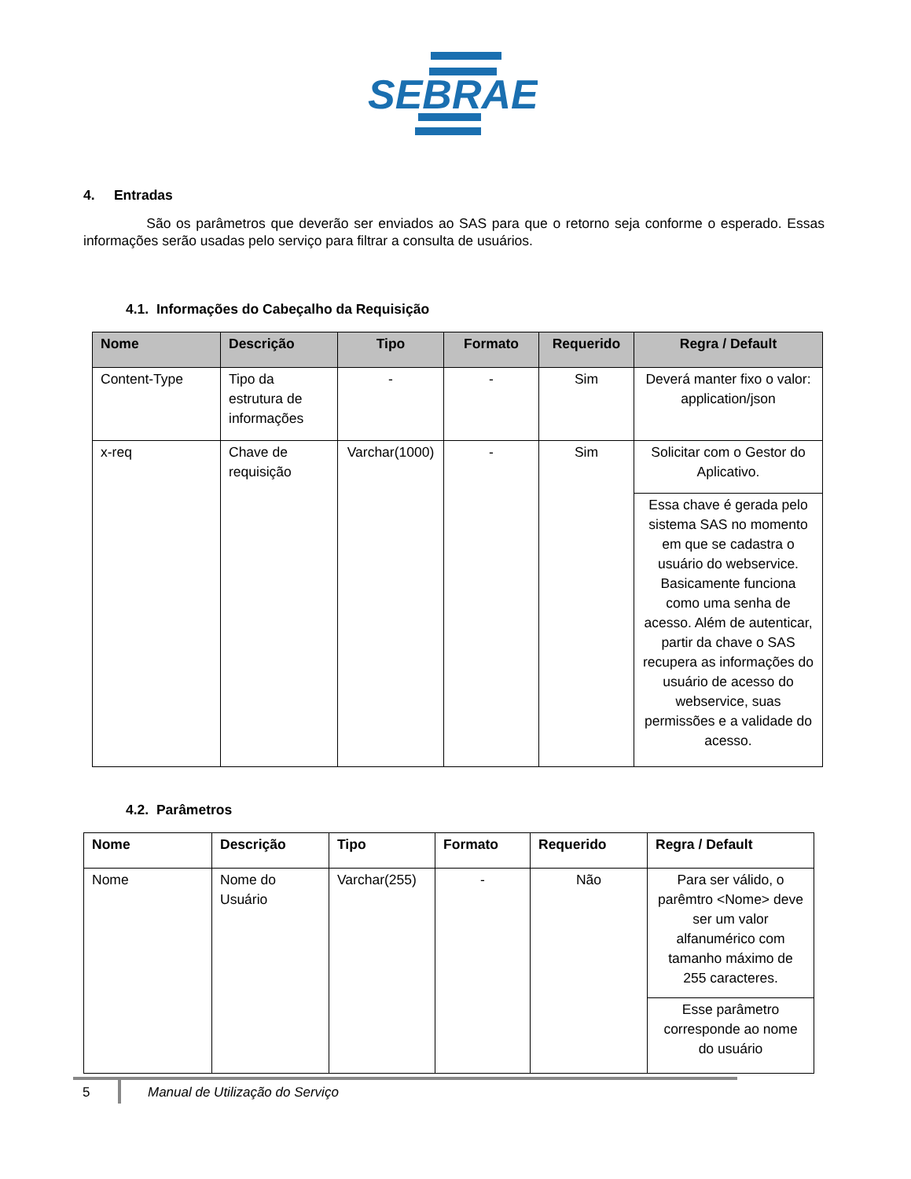SEBRAE
4. Entradas
São os parâmetros que deverão ser enviados ao SAS para que o retorno seja conforme o esperado. Essas informações serão usadas pelo serviço para filtrar a consulta de usuários.
4.1. Informações do Cabeçalho da Requisição
| Nome | Descrição | Tipo | Formato | Requerido | Regra / Default |
| --- | --- | --- | --- | --- | --- |
| Content-Type | Tipo da estrutura de informações | - | - | Sim | Deverá manter fixo o valor: application/json |
| x-req | Chave de requisição | Varchar(1000) | - | Sim | Solicitar com o Gestor do Aplicativo. |
| | | | | | Essa chave é gerada pelo sistema SAS no momento em que se cadastra o usuário do webservice. Basicamente funciona como uma senha de acesso. Além de autenticar, partir da chave o SAS recupera as informações do usuário de acesso do webservice, suas permissões e a validade do acesso. |
4.2. Parâmetros
| Nome | Descrição | Tipo | Formato | Requerido | Regra / Default |
| --- | --- | --- | --- | --- | --- |
| Nome | Nome do Usuário | Varchar(255) | - | Não | Para ser válido, o parêmtro <Nome> deve ser um valor alfanumérico com tamanho máximo de 255 caracteres. |
| | | | | | Esse parâmetro corresponde ao nome do usuário |
5 Manual de Utilização do Serviço